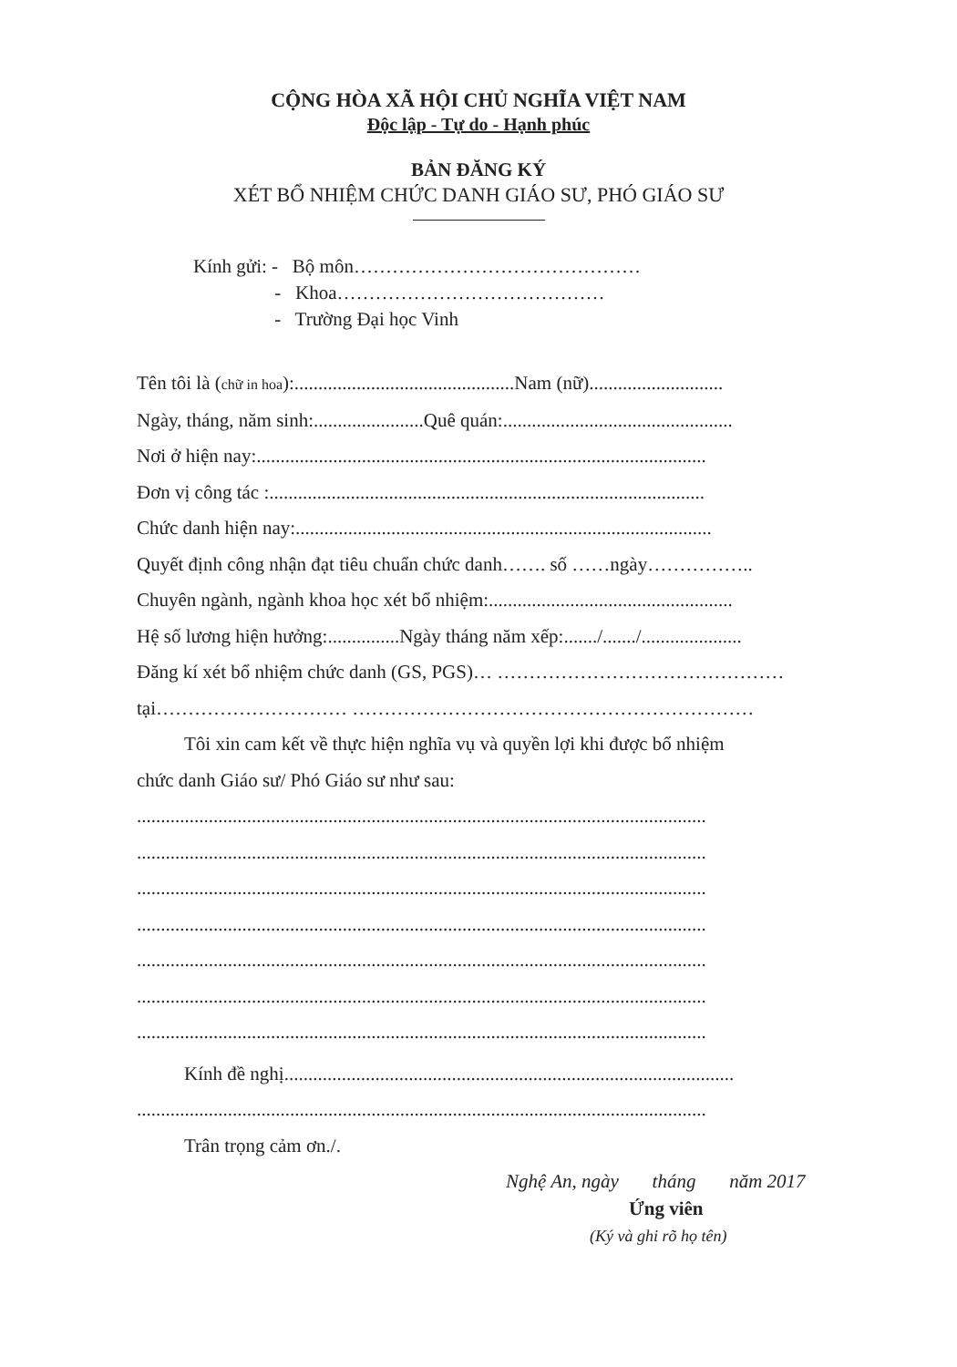CỘNG HÒA XÃ HỘI CHỦ NGHĨA VIỆT NAM
Độc lập - Tự do - Hạnh phúc
BẢN ĐĂNG KÝ
XÉT BỔ NHIỆM CHỨC DANH GIÁO SƯ, PHÓ GIÁO SƯ
Kính gửi: - Bộ môn………………………………………
- Khoa……………………………………
- Trường Đại học Vinh
Tên tôi là (chữ in hoa):..............................................Nam (nữ)............................
Ngày, tháng, năm sinh:.......................Quê quán:................................................
Nơi ở hiện nay:..............................................................................................
Đơn vị công tác :...........................................................................................
Chức danh hiện nay:.......................................................................................
Quyết định công nhận đạt tiêu chuẩn chức danh……. số ……ngày……………..
Chuyên ngành, ngành khoa học xét bổ nhiệm:...................................................
Hệ số lương hiện hưởng:...............Ngày tháng năm xếp:......./......./.....................
Đăng kí xét bổ nhiệm chức danh (GS, PGS)… ………………………………………
tại………………………… ………………………………………………………
Tôi xin cam kết về thực hiện nghĩa vụ và quyền lợi khi được bổ nhiệm
chức danh Giáo sư/ Phó Giáo sư như sau:
.......................................................................................................................
.......................................................................................................................
.......................................................................................................................
.......................................................................................................................
.......................................................................................................................
.......................................................................................................................
.......................................................................................................................
Kính đề nghị..............................................................................................
.......................................................................................................................
Trân trọng cảm ơn./.
Nghệ An, ngày tháng năm 2017
Ứng viên
(Ký và ghi rõ họ tên)